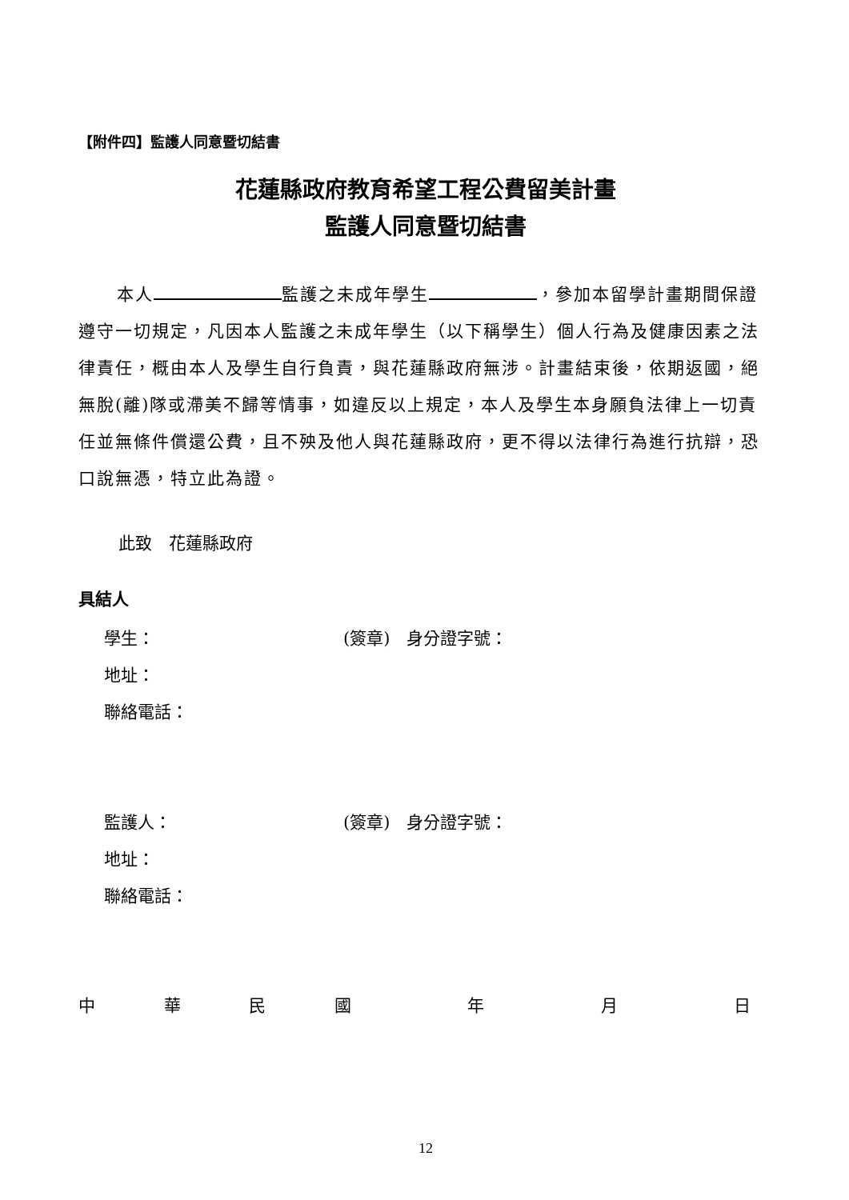【附件四】監護人同意暨切結書
花蓮縣政府教育希望工程公費留美計畫
監護人同意暨切結書
本人 監護之未成年學生 ，參加本留學計畫期間保證遵守一切規定，凡因本人監護之未成年學生（以下稱學生）個人行為及健康因素之法律責任，概由本人及學生自行負責，與花蓮縣政府無涉。計畫結束後，依期返國，絕無脫(離)隊或滯美不歸等情事，如違反以上規定，本人及學生本身願負法律上一切責任並無條件償還公費，且不殃及他人與花蓮縣政府，更不得以法律行為進行抗辯，恐口說無憑，特立此為證。
此致　花蓮縣政府
具結人
學生： (簽章)　身分證字號：
地址：
聯絡電話：
監護人： (簽章)　身分證字號：
地址：
聯絡電話：
中華民國年月日
12